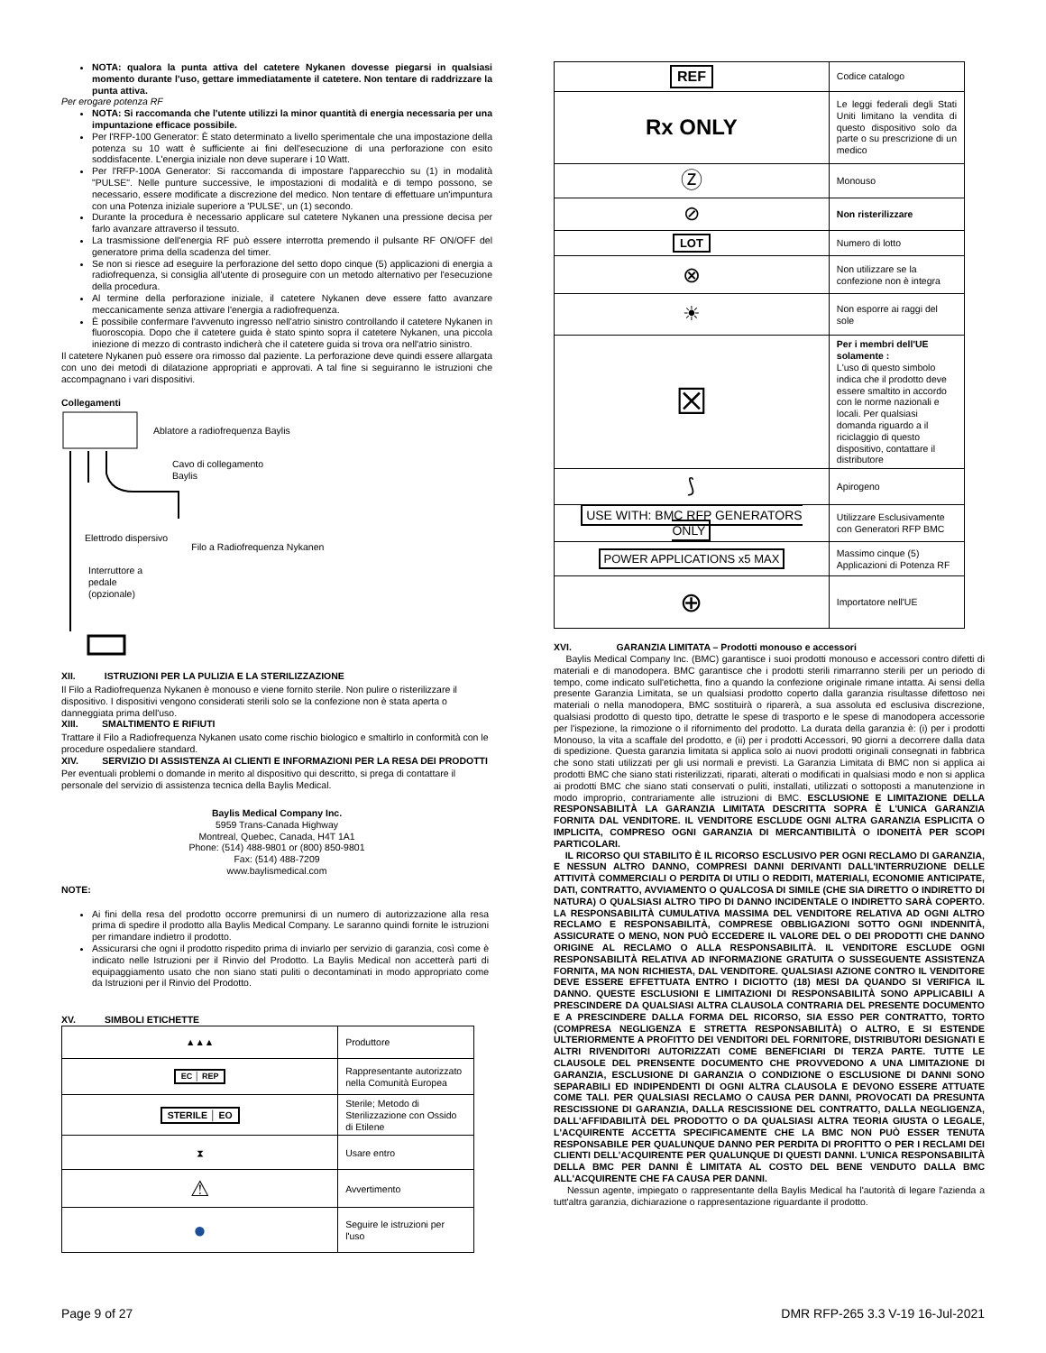NOTA: qualora la punta attiva del catetere Nykanen dovesse piegarsi in qualsiasi momento durante l'uso, gettare immediatamente il catetere. Non tentare di raddrizzare la punta attiva.
Per erogare potenza RF
NOTA: Si raccomanda che l'utente utilizzi la minor quantità di energia necessaria per una impuntazione efficace possibile.
Per l'RFP-100 Generator: È stato determinato a livello sperimentale che una impostazione della potenza su 10 watt è sufficiente ai fini dell'esecuzione di una perforazione con esito soddisfacente. L'energia iniziale non deve superare i 10 Watt.
Per l'RFP-100A Generator: Si raccomanda di impostare l'apparecchio su (1) in modalità "PULSE". Nelle punture successive, le impostazioni di modalità e di tempo possono, se necessario, essere modificate a discrezione del medico. Non tentare di effettuare un'impuntura con una Potenza iniziale superiore a 'PULSE', un (1) secondo.
Durante la procedura è necessario applicare sul catetere Nykanen una pressione decisa per farlo avanzare attraverso il tessuto.
La trasmissione dell'energia RF può essere interrotta premendo il pulsante RF ON/OFF del generatore prima della scadenza del timer.
Se non si riesce ad eseguire la perforazione del setto dopo cinque (5) applicazioni di energia a radiofrequenza, si consiglia all'utente di proseguire con un metodo alternativo per l'esecuzione della procedura.
Al termine della perforazione iniziale, il catetere Nykanen deve essere fatto avanzare meccanicamente senza attivare l'energia a radiofrequenza.
È possibile confermare l'avvenuto ingresso nell'atrio sinistro controllando il catetere Nykanen in fluoroscopia. Dopo che il catetere guida è stato spinto sopra il catetere Nykanen, una piccola iniezione di mezzo di contrasto indicherà che il catetere guida si trova ora nell'atrio sinistro.
Il catetere Nykanen può essere ora rimosso dal paziente. La perforazione deve quindi essere allargata con uno dei metodi di dilatazione appropriati e approvati. A tal fine si seguiranno le istruzioni che accompagnano i vari dispositivi.
Collegamenti
Ablatore a radiofrequenza Baylis
Cavo di collegamento
Baylis
Elettrodo dispersivo
Filo a Radiofrequenza Nykanen
Interruttore a
pedale
(opzionale)
XII. ISTRUZIONI PER LA PULIZIA E LA STERILIZZAZIONE
Il Filo a Radiofrequenza Nykanen è monouso e viene fornito sterile. Non pulire o risterilizzare il dispositivo. I dispositivi vengono considerati sterili solo se la confezione non è stata aperta o danneggiata prima dell'uso.
XIII. SMALTIMENTO E RIFIUTI
Trattare il Filo a Radiofrequenza Nykanen usato come rischio biologico e smaltirlo in conformità con le procedure ospedaliere standard.
XIV. SERVIZIO DI ASSISTENZA AI CLIENTI E INFORMAZIONI PER LA RESA DEI PRODOTTI
Per eventuali problemi o domande in merito al dispositivo qui descritto, si prega di contattare il personale del servizio di assistenza tecnica della Baylis Medical.
Baylis Medical Company Inc.
5959 Trans-Canada Highway
Montreal, Quebec, Canada, H4T 1A1
Phone: (514) 488-9801 or (800) 850-9801
Fax: (514) 488-7209
www.baylismedical.com
NOTE:
Ai fini della resa del prodotto occorre premunirsi di un numero di autorizzazione alla resa prima di spedire il prodotto alla Baylis Medical Company. Le saranno quindi fornite le istruzioni per rimandare indietro il prodotto.
Assicurarsi che ogni il prodotto rispedito prima di inviarlo per servizio di garanzia, così come è indicato nelle Istruzioni per il Rinvio del Prodotto. La Baylis Medical non accetterà parti di equipaggiamento usato che non siano stati puliti o decontaminati in modo appropriato come da Istruzioni per il Rinvio del Prodotto.
XV. SIMBOLI ETICHETTE
| ▲▲▲ | Produttore |
| EC │ REP | Rappresentante autorizzato nella Comunità Europea |
| STERILE │ EO | Sterile; Metodo di Sterilizzazione con Ossido di Etilene |
| ⧗ | Usare entro |
| ⚠ | Avvertimento |
| ● | Seguire le istruzioni per l'uso |
| REF | Codice catalogo |
| Rx ONLY | Le leggi federali degli Stati Uniti limitano la vendita di questo dispositivo solo da parte o su prescrizione di un medico |
| Ⓩ | Monouso |
| ⊘ | Non risterilizzare |
| LOT | Numero di lotto |
| ⊗ | Non utilizzare se la confezione non è integra |
| ☀ | Non esporre ai raggi del sole |
| ☒ | Per i membri dell'UE solamente : L'uso di questo simbolo indica che il prodotto deve essere smaltito in accordo con le norme nazionali e locali. Per qualsiasi domanda riguardo a il riciclaggio di questo dispositivo, contattare il distributore |
| ⟆ | Apirogeno |
| USE WITH: BMC RFP GENERATORS ONLY | Utilizzare Esclusivamente con Generatori RFP BMC |
| POWER APPLICATIONS x5 MAX | Massimo cinque (5) Applicazioni di Potenza RF |
| ⊕ | Importatore nell'UE |
XVI. GARANZIA LIMITATA – Prodotti monouso e accessori
Baylis Medical Company Inc. (BMC) garantisce i suoi prodotti monouso e accessori contro difetti di materiali e di manodopera. BMC garantisce che i prodotti sterili rimarranno sterili per un periodo di tempo, come indicato sull'etichetta, fino a quando la confezione originale rimane intatta. Ai sensi della presente Garanzia Limitata, se un qualsiasi prodotto coperto dalla garanzia risultasse difettoso nei materiali o nella manodopera, BMC sostituirà o riparerà, a sua assoluta ed esclusiva discrezione, qualsiasi prodotto di questo tipo, detratte le spese di trasporto e le spese di manodopera accessorie per l'ispezione, la rimozione o il rifornimento del prodotto. La durata della garanzia è: (i) per i prodotti Monouso, la vita a scaffale del prodotto, e (ii) per i prodotti Accessori, 90 giorni a decorrere dalla data di spedizione. Questa garanzia limitata si applica solo ai nuovi prodotti originali consegnati in fabbrica che sono stati utilizzati per gli usi normali e previsti. La Garanzia Limitata di BMC non si applica ai prodotti BMC che siano stati risterilizzati, riparati, alterati o modificati in qualsiasi modo e non si applica ai prodotti BMC che siano stati conservati o puliti, installati, utilizzati o sottoposti a manutenzione in modo improprio, contrariamente alle istruzioni di BMC. ESCLUSIONE E LIMITAZIONE DELLA RESPONSABILITÀ LA GARANZIA LIMITATA DESCRITTA SOPRA È L'UNICA GARANZIA FORNITA DAL VENDITORE. IL VENDITORE ESCLUDE OGNI ALTRA GARANZIA ESPLICITA O IMPLICITA, COMPRESO OGNI GARANZIA DI MERCANTIBILITÀ O IDONEITÀ PER SCOPI PARTICOLARI.
IL RICORSO QUI STABILITO È IL RICORSO ESCLUSIVO PER OGNI RECLAMO DI GARANZIA, E NESSUN ALTRO DANNO, COMPRESI DANNI DERIVANTI DALL'INTERRUZIONE DELLE ATTIVITÀ COMMERCIALI O PERDITA DI UTILI O REDDITI, MATERIALI, ECONOMIE ANTICIPATE, DATI, CONTRATTO, AVVIAMENTO O QUALCOSA DI SIMILE (CHE SIA DIRETTO O INDIRETTO DI NATURA) O QUALSIASI ALTRO TIPO DI DANNO INCIDENTALE O INDIRETTO SARÀ COPERTO. LA RESPONSABILITÀ CUMULATIVA MASSIMA DEL VENDITORE RELATIVA AD OGNI ALTRO RECLAMO E RESPONSABILITÀ, COMPRESE OBBLIGAZIONI SOTTO OGNI INDENNITÀ, ASSICURATE O MENO, NON PUÒ ECCEDERE IL VALORE DEL O DEI PRODOTTI CHE DANNO ORIGINE AL RECLAMO O ALLA RESPONSABILITÀ. IL VENDITORE ESCLUDE OGNI RESPONSABILITÀ RELATIVA AD INFORMAZIONE GRATUITA O SUSSEGUENTE ASSISTENZA FORNITA, MA NON RICHIESTA, DAL VENDITORE. QUALSIASI AZIONE CONTRO IL VENDITORE DEVE ESSERE EFFETTUATA ENTRO I DICIOTTO (18) MESI DA QUANDO SI VERIFICA IL DANNO. QUESTE ESCLUSIONI E LIMITAZIONI DI RESPONSABILITÀ SONO APPLICABILI A PRESCINDERE DA QUALSIASI ALTRA CLAUSOLA CONTRARIA DEL PRESENTE DOCUMENTO E A PRESCINDERE DALLA FORMA DEL RICORSO, SIA ESSO PER CONTRATTO, TORTO (COMPRESA NEGLIGENZA E STRETTA RESPONSABILITÀ) O ALTRO, E SI ESTENDE ULTERIORMENTE A PROFITTO DEI VENDITORI DEL FORNITORE, DISTRIBUTORI DESIGNATI E ALTRI RIVENDITORI AUTORIZZATI COME BENEFICIARI DI TERZA PARTE. TUTTE LE CLAUSOLE DEL PRENSENTE DOCUMENTO CHE PROVVEDONO A UNA LIMITAZIONE DI GARANZIA, ESCLUSIONE DI GARANZIA O CONDIZIONE O ESCLUSIONE DI DANNI SONO SEPARABILI ED INDIPENDENTI DI OGNI ALTRA CLAUSOLA E DEVONO ESSERE ATTUATE COME TALI. PER QUALSIASI RECLAMO O CAUSA PER DANNI, PROVOCATI DA PRESUNTA RESCISSIONE DI GARANZIA, DALLA RESCISSIONE DEL CONTRATTO, DALLA NEGLIGENZA, DALL'AFFIDABILITÀ DEL PRODOTTO O DA QUALSIASI ALTRA TEORIA GIUSTA O LEGALE, L'ACQUIRENTE ACCETTA SPECIFICAMENTE CHE LA BMC NON PUÒ ESSER TENUTA RESPONSABILE PER QUALUNQUE DANNO PER PERDITA DI PROFITTO O PER I RECLAMI DEI CLIENTI DELL'ACQUIRENTE PER QUALUNQUE DI QUESTI DANNI. L'UNICA RESPONSABILITÀ DELLA BMC PER DANNI È LIMITATA AL COSTO DEL BENE VENDUTO DALLA BMC ALL'ACQUIRENTE CHE FA CAUSA PER DANNI.
Nessun agente, impiegato o rappresentante della Baylis Medical ha l'autorità di legare l'azienda a tutt'altra garanzia, dichiarazione o rappresentazione riguardante il prodotto.
Page 9 of 27 DMR RFP-265 3.3 V-19 16-Jul-2021